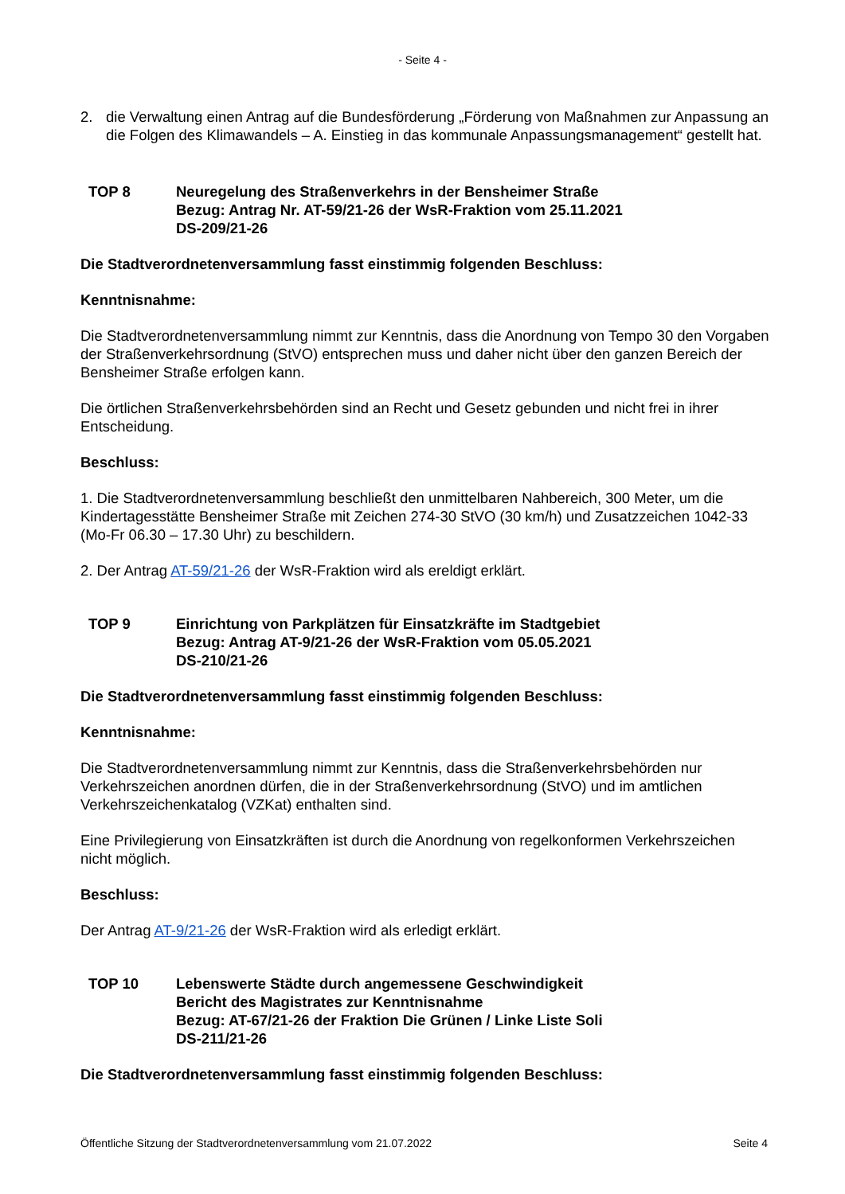- Seite 4 -
2. die Verwaltung einen Antrag auf die Bundesförderung „Förderung von Maßnahmen zur Anpassung an die Folgen des Klimawandels – A. Einstieg in das kommunale Anpassungsmanagement“ gestellt hat.
TOP 8 Neuregelung des Straßenverkehrs in der Bensheimer Straße
Bezug: Antrag Nr. AT-59/21-26 der WsR-Fraktion vom 25.11.2021
DS-209/21-26
Die Stadtverordnetenversammlung fasst einstimmig folgenden Beschluss:
Kenntnisnahme:
Die Stadtverordnetenversammlung nimmt zur Kenntnis, dass die Anordnung von Tempo 30 den Vorgaben der Straßenverkehrsordnung (StVO) entsprechen muss und daher nicht über den ganzen Bereich der Bensheimer Straße erfolgen kann.
Die örtlichen Straßenverkehrsbehörden sind an Recht und Gesetz gebunden und nicht frei in ihrer Entscheidung.
Beschluss:
1. Die Stadtverordnetenversammlung beschließt den unmittelbaren Nahbereich, 300 Meter, um die Kindertagesstätte Bensheimer Straße mit Zeichen 274-30 StVO (30 km/h) und Zusatzzeichen 1042-33 (Mo-Fr 06.30 – 17.30 Uhr) zu beschildern.
2. Der Antrag AT-59/21-26 der WsR-Fraktion wird als ereldigt erklärt.
TOP 9 Einrichtung von Parkplätzen für Einsatzkräfte im Stadtgebiet
Bezug: Antrag AT-9/21-26 der WsR-Fraktion vom 05.05.2021
DS-210/21-26
Die Stadtverordnetenversammlung fasst einstimmig folgenden Beschluss:
Kenntnisnahme:
Die Stadtverordnetenversammlung nimmt zur Kenntnis, dass die Straßenverkehrsbehörden nur Verkehrszeichen anordnen dürfen, die in der Straßenverkehrsordnung (StVO) und im amtlichen Verkehrszeichenkatalog (VZKat) enthalten sind.
Eine Privilegierung von Einsatzkräften ist durch die Anordnung von regelkonformen Verkehrszeichen nicht möglich.
Beschluss:
Der Antrag AT-9/21-26 der WsR-Fraktion wird als erledigt erklärt.
TOP 10 Lebenswerte Städte durch angemessene Geschwindigkeit
Bericht des Magistrates zur Kenntnisnahme
Bezug: AT-67/21-26 der Fraktion Die Grünen / Linke Liste Soli
DS-211/21-26
Die Stadtverordnetenversammlung fasst einstimmig folgenden Beschluss:
Öffentliche Sitzung der Stadtverordnetenversammlung vom 21.07.2022 Seite 4